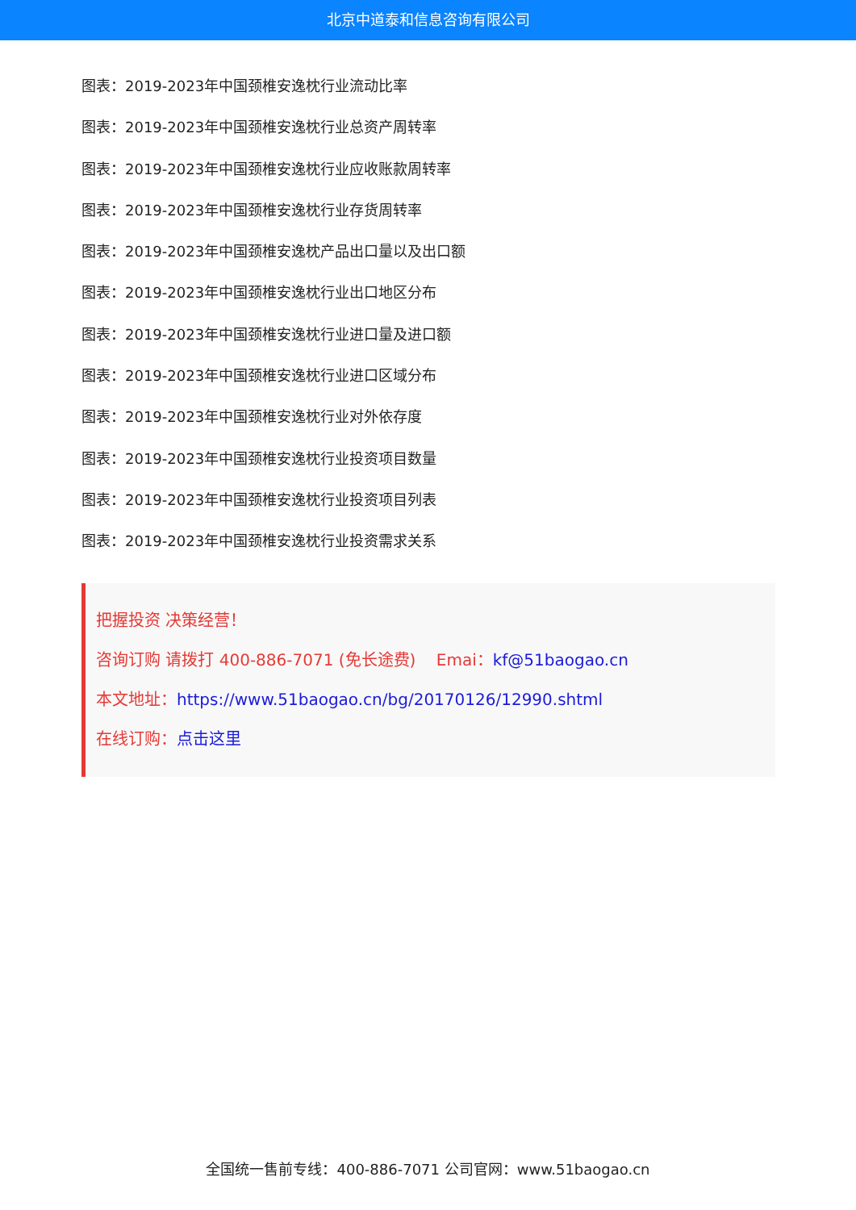北京中道泰和信息咨询有限公司
图表：2019-2023年中国颈椎安逸枕行业流动比率
图表：2019-2023年中国颈椎安逸枕行业总资产周转率
图表：2019-2023年中国颈椎安逸枕行业应收账款周转率
图表：2019-2023年中国颈椎安逸枕行业存货周转率
图表：2019-2023年中国颈椎安逸枕产品出口量以及出口额
图表：2019-2023年中国颈椎安逸枕行业出口地区分布
图表：2019-2023年中国颈椎安逸枕行业进口量及进口额
图表：2019-2023年中国颈椎安逸枕行业进口区域分布
图表：2019-2023年中国颈椎安逸枕行业对外依存度
图表：2019-2023年中国颈椎安逸枕行业投资项目数量
图表：2019-2023年中国颈椎安逸枕行业投资项目列表
图表：2019-2023年中国颈椎安逸枕行业投资需求关系
把握投资 决策经营！
咨询订购 请拨打 400-886-7071 (免长途费) Emai：kf@51baogao.cn
本文地址：https://www.51baogao.cn/bg/20170126/12990.shtml
在线订购：点击这里
全国统一售前专线：400-886-7071 公司官网：www.51baogao.cn